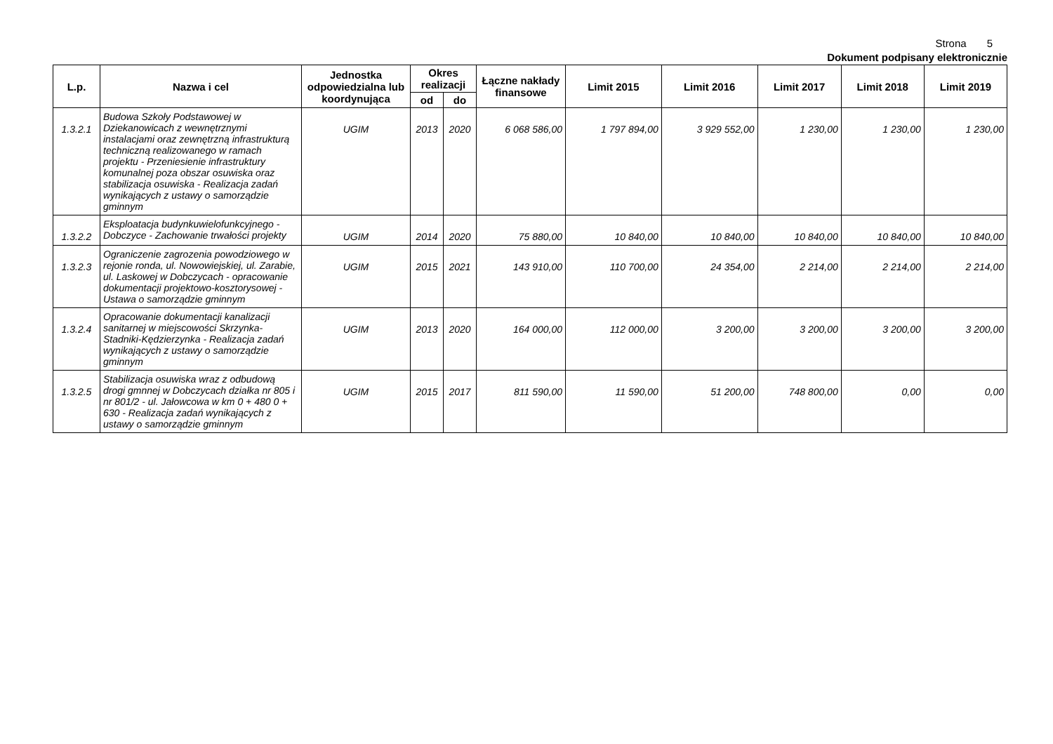Strona 5
Dokument podpisany elektronicznie
| L.p. | Nazwa i cel | Jednostka odpowiedzialna lub koordynująca | Okres realizacji | | Łączne nakłady finansowe | Limit 2015 | Limit 2016 | Limit 2017 | Limit 2018 | Limit 2019 |
| --- | --- | --- | --- | --- | --- | --- | --- | --- | --- | --- |
| | | | od | do | | | | | | |
| 1.3.2.1 | Budowa Szkoły Podstawowej w Dziekanowicach z wewnętrznymi instalacjami oraz zewnętrzną infrastrukturą techniczną realizowanego w ramach projektu - Przeniesienie infrastruktury komunalnej poza obszar osuwiska oraz stabilizacja osuwiska - Realizacja zadań wynikających z ustawy o samorządzie gminnym | UGIM | 2013 | 2020 | 6 068 586,00 | 1 797 894,00 | 3 929 552,00 | 1 230,00 | 1 230,00 | 1 230,00 |
| 1.3.2.2 | Eksploatacja budynkuwielofunkcyjnego - Dobczyce - Zachowanie trwałości projekty | UGIM | 2014 | 2020 | 75 880,00 | 10 840,00 | 10 840,00 | 10 840,00 | 10 840,00 | 10 840,00 |
| 1.3.2.3 | Ograniczenie zagrozenia powodziowego w rejonie ronda, ul. Nowowiejskiej, ul. Zarabie, ul. Laskowej w Dobczycach - opracowanie dokumentacji projektowo-kosztorysowej - Ustawa o samorządzie gminnym | UGIM | 2015 | 2021 | 143 910,00 | 110 700,00 | 24 354,00 | 2 214,00 | 2 214,00 | 2 214,00 |
| 1.3.2.4 | Opracowanie dokumentacji kanalizacji sanitarnej w miejscowości Skrzynka-Stadniki-Kędzierzynka - Realizacja zadań wynikających z ustawy o samorządzie gminnym | UGIM | 2013 | 2020 | 164 000,00 | 112 000,00 | 3 200,00 | 3 200,00 | 3 200,00 | 3 200,00 |
| 1.3.2.5 | Stabilizacja osuwiska wraz z odbudową drogi gmnnej w Dobczycach działka nr 805 i nr 801/2 - ul. Jałowcowa w km 0 + 480 0 + 630 - Realizacja zadań wynikających z ustawy o samorządzie gminnym | UGIM | 2015 | 2017 | 811 590,00 | 11 590,00 | 51 200,00 | 748 800,00 | 0,00 | 0,00 |